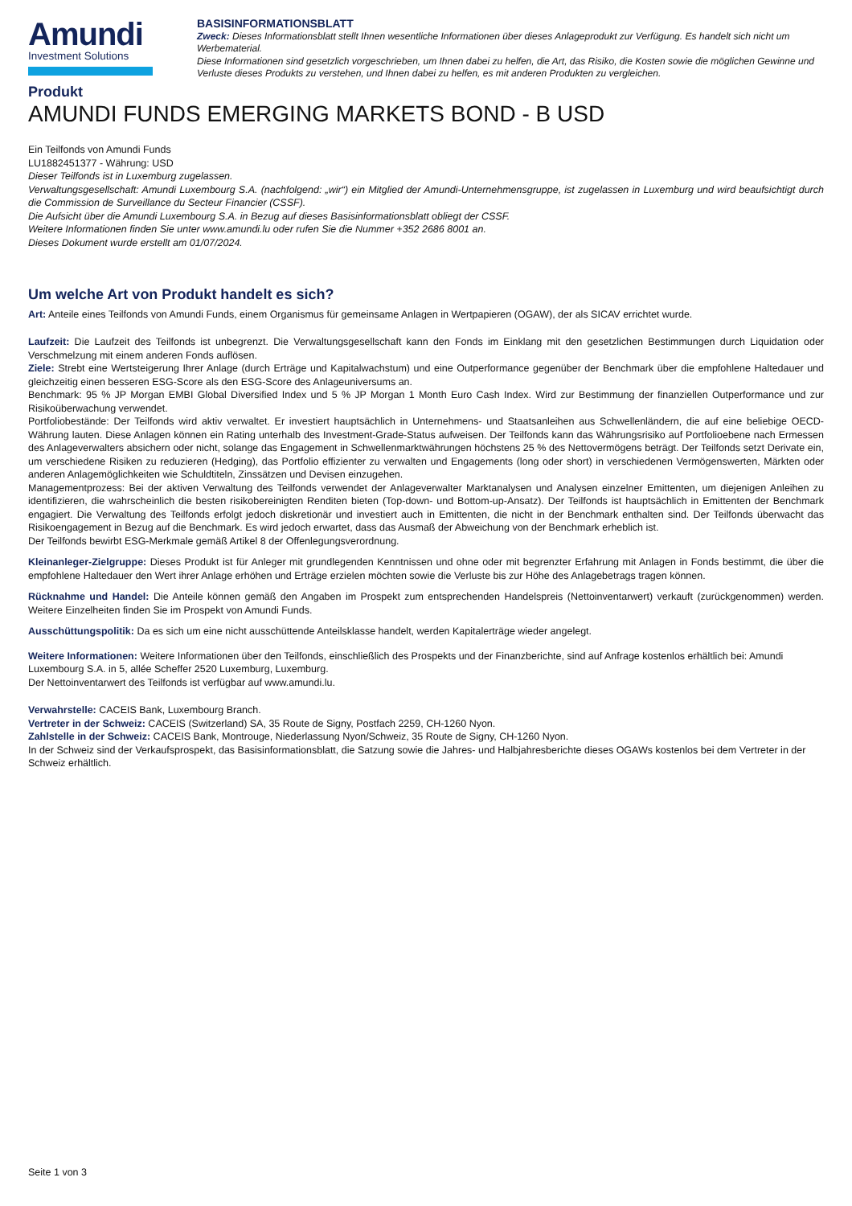Amundi
Investment Solutions
BASISINFORMATIONSBLATT
Zweck: Dieses Informationsblatt stellt Ihnen wesentliche Informationen über dieses Anlageprodukt zur Verfügung. Es handelt sich nicht um Werbematerial.
Diese Informationen sind gesetzlich vorgeschrieben, um Ihnen dabei zu helfen, die Art, das Risiko, die Kosten sowie die möglichen Gewinne und Verluste dieses Produkts zu verstehen, und Ihnen dabei zu helfen, es mit anderen Produkten zu vergleichen.
Produkt
AMUNDI FUNDS EMERGING MARKETS BOND - B USD
Ein Teilfonds von Amundi Funds
LU1882451377 - Währung: USD
Dieser Teilfonds ist in Luxemburg zugelassen.
Verwaltungsgesellschaft: Amundi Luxembourg S.A. (nachfolgend: „wir“) ein Mitglied der Amundi-Unternehmensgruppe, ist zugelassen in Luxemburg und wird beaufsichtigt durch die Commission de Surveillance du Secteur Financier (CSSF).
Die Aufsicht über die Amundi Luxembourg S.A. in Bezug auf dieses Basisinformationsblatt obliegt der CSSF.
Weitere Informationen finden Sie unter www.amundi.lu oder rufen Sie die Nummer +352 2686 8001 an.
Dieses Dokument wurde erstellt am 01/07/2024.
Um welche Art von Produkt handelt es sich?
Art: Anteile eines Teilfonds von Amundi Funds, einem Organismus für gemeinsame Anlagen in Wertpapieren (OGAW), der als SICAV errichtet wurde.
Laufzeit: Die Laufzeit des Teilfonds ist unbegrenzt. Die Verwaltungsgesellschaft kann den Fonds im Einklang mit den gesetzlichen Bestimmungen durch Liquidation oder Verschmelzung mit einem anderen Fonds auflösen.
Ziele: Strebt eine Wertsteigerung Ihrer Anlage (durch Erträge und Kapitalwachstum) und eine Outperformance gegenüber der Benchmark über die empfohlene Haltedauer und gleichzeitig einen besseren ESG-Score als den ESG-Score des Anlageuniversums an.
Benchmark: 95 % JP Morgan EMBI Global Diversified Index und 5 % JP Morgan 1 Month Euro Cash Index. Wird zur Bestimmung der finanziellen Outperformance und zur Risikoüberwachung verwendet.
Portfoliobestände: Der Teilfonds wird aktiv verwaltet. Er investiert hauptsächlich in Unternehmens- und Staatsanleihen aus Schwellenländern, die auf eine beliebige OECD-Währung lauten. Diese Anlagen können ein Rating unterhalb des Investment-Grade-Status aufweisen. Der Teilfonds kann das Währungsrisiko auf Portfolioebene nach Ermessen des Anlageverwalters absichern oder nicht, solange das Engagement in Schwellenmarktwährungen höchstens 25 % des Nettovermögens beträgt. Der Teilfonds setzt Derivate ein, um verschiedene Risiken zu reduzieren (Hedging), das Portfolio effizienter zu verwalten und Engagements (long oder short) in verschiedenen Vermögenswerten, Märkten oder anderen Anlagemöglichkeiten wie Schuldtiteln, Zinssätzen und Devisen einzugehen.
Managementprozess: Bei der aktiven Verwaltung des Teilfonds verwendet der Anlageverwalter Marktanalysen und Analysen einzelner Emittenten, um diejenigen Anleihen zu identifizieren, die wahrscheinlich die besten risikobereinigten Renditen bieten (Top-down- und Bottom-up-Ansatz). Der Teilfonds ist hauptsächlich in Emittenten der Benchmark engagiert. Die Verwaltung des Teilfonds erfolgt jedoch diskretionär und investiert auch in Emittenten, die nicht in der Benchmark enthalten sind. Der Teilfonds überwacht das Risikoengagement in Bezug auf die Benchmark. Es wird jedoch erwartet, dass das Ausmaß der Abweichung von der Benchmark erheblich ist.
Der Teilfonds bewirbt ESG-Merkmale gemäß Artikel 8 der Offenlegungsverordnung.
Kleinanleger-Zielgruppe: Dieses Produkt ist für Anleger mit grundlegenden Kenntnissen und ohne oder mit begrenzter Erfahrung mit Anlagen in Fonds bestimmt, die über die empfohlene Haltedauer den Wert ihrer Anlage erhöhen und Erträge erzielen möchten sowie die Verluste bis zur Höhe des Anlagebetrags tragen können.
Rücknahme und Handel: Die Anteile können gemäß den Angaben im Prospekt zum entsprechenden Handelspreis (Nettoinventarwert) verkauft (zurückgenommen) werden. Weitere Einzelheiten finden Sie im Prospekt von Amundi Funds.
Ausschüttungspolitik: Da es sich um eine nicht ausschüttende Anteilsklasse handelt, werden Kapitalerträge wieder angelegt.
Weitere Informationen: Weitere Informationen über den Teilfonds, einschließlich des Prospekts und der Finanzberichte, sind auf Anfrage kostenlos erhältlich bei: Amundi Luxembourg S.A. in 5, allée Scheffer 2520 Luxemburg, Luxemburg.
Der Nettoinventarwert des Teilfonds ist verfügbar auf www.amundi.lu.
Verwahrstelle: CACEIS Bank, Luxembourg Branch.
Vertreter in der Schweiz: CACEIS (Switzerland) SA, 35 Route de Signy, Postfach 2259, CH-1260 Nyon.
Zahlstelle in der Schweiz: CACEIS Bank, Montrouge, Niederlassung Nyon/Schweiz, 35 Route de Signy, CH-1260 Nyon.
In der Schweiz sind der Verkaufsprospekt, das Basisinformationsblatt, die Satzung sowie die Jahres- und Halbjahresberichte dieses OGAWs kostenlos bei dem Vertreter in der Schweiz erhältlich.
Seite 1 von 3